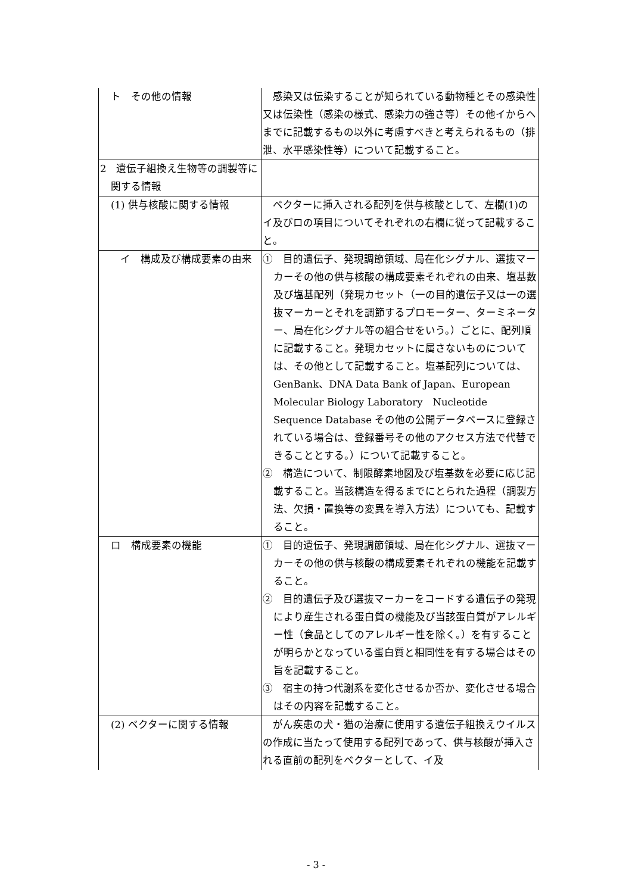| ト その他の情報 | 感染又は伝染することが知られている動物種とその感染性又は伝染性（感染の様式、感染力の強さ等）その他イからヘまでに記載するもの以外に考慮すべきと考えられるもの（排泄、水平感染性等）について記載すること。 |
| 2 遺伝子組換え生物等の調製等に関する情報 | |
| (1) 供与核酸に関する情報 | ベクターに挿入される配列を供与核酸として、左欄(1)のイ及びロの項目についてそれぞれの右欄に従って記載すること。 |
| イ 構成及び構成要素の由来 | ① 目的遺伝子、発現調節領域、局在化シグナル、選抜マーカーその他の供与核酸の構成要素それぞれの由来、塩基数及び塩基配列（発現カセット（一の目的遺伝子又は一の選抜マーカーとそれを調節するプロモーター、ターミネーター、局在化シグナル等の組合せをいう。）ごとに、配列順に記載すること。発現カセットに属さないものについては、その他として記載すること。塩基配列については、GenBank、DNA Data Bank of Japan、European Molecular Biology Laboratory Nucleotide Sequence Database その他の公開データベースに登録されている場合は、登録番号その他のアクセス方法で代替できることとする。）について記載すること。 ② 構造について、制限酵素地図及び塩基数を必要に応じ記載すること。当該構造を得るまでにとられた過程（調製方法、欠損・置換等の変異を導入方法）についても、記載すること。 |
| ロ 構成要素の機能 | ① 目的遺伝子、発現調節領域、局在化シグナル、選抜マーカーその他の供与核酸の構成要素それぞれの機能を記載すること。 ② 目的遺伝子及び選抜マーカーをコードする遺伝子の発現により産生される蛋白質の機能及び当該蛋白質がアレルギー性（食品としてのアレルギー性を除く。）を有することが明らかとなっている蛋白質と相同性を有する場合はその旨を記載すること。 ③ 宿主の持つ代謝系を変化させるか否か、変化させる場合はその内容を記載すること。 |
| (2) ベクターに関する情報 | がん疾患の犬・猫の治療に使用する遺伝子組換えウイルスの作成に当たって使用する配列であって、供与核酸が挿入される直前の配列をベクターとして、イ及 |
- 3 -